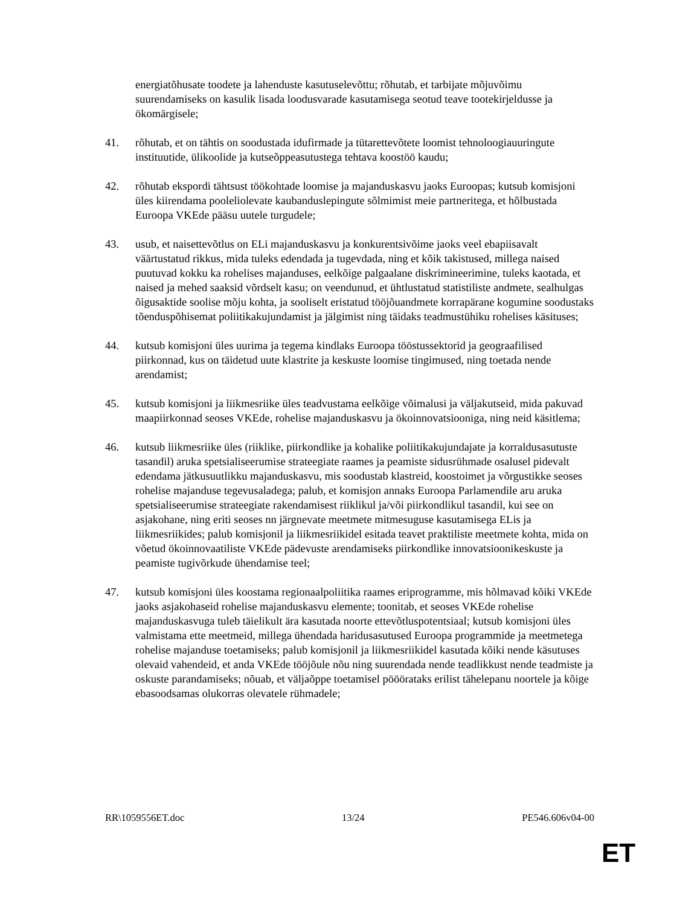energiatõhusate toodete ja lahenduste kasutuselevõttu; rõhutab, et tarbijate mõjuvõimu suurendamiseks on kasulik lisada loodusvarade kasutamisega seotud teave tootekirjeldusse ja ökomärgisele;
41. rõhutab, et on tähtis on soodustada idufirmade ja tütarettevõtete loomist tehnoloogiauuringute instituutide, ülikoolide ja kutseõppeasutustega tehtava koostöö kaudu;
42. rõhutab ekspordi tähtsust töökohtade loomise ja majanduskasvu jaoks Euroopas; kutsub komisjoni üles kiirendama pooleliolevate kaubanduslepingute sõlmimist meie partneritega, et hõlbustada Euroopa VKEde pääsu uutele turgudele;
43. usub, et naisettevõtlus on ELi majanduskasvu ja konkurentsivõime jaoks veel ebapiisavalt väärtustatud rikkus, mida tuleks edendada ja tugevdada, ning et kõik takistused, millega naised puutuvad kokku ka rohelises majanduses, eelkõige palgaalane diskrimineerimine, tuleks kaotada, et naised ja mehed saaksid võrdselt kasu; on veendunud, et ühtlustatud statistiliste andmete, sealhulgas õigusaktide soolise mõju kohta, ja sooliselt eristatud tööjõuandmete korrapärane kogumine soodustaks tõenduspõhisemat poliitikakujundamist ja jälgimist ning täidaks teadmustühiku rohelises käsituses;
44. kutsub komisjoni üles uurima ja tegema kindlaks Euroopa tööstussektorid ja geograafilised piirkonnad, kus on täidetud uute klastrite ja keskuste loomise tingimused, ning toetada nende arendamist;
45. kutsub komisjoni ja liikmesriike üles teadvustama eelkõige võimalusi ja väljakutseid, mida pakuvad maapiirkonnad seoses VKEde, rohelise majanduskasvu ja ökoinnovatsiooniga, ning neid käsitlema;
46. kutsub liikmesriike üles (riiklike, piirkondlike ja kohalike poliitikakujundajate ja korraldusasutuste tasandil) aruka spetsialiseerumise strateegiate raames ja peamiste sidusrühmade osalusel pidevalt edendama jätkusuutlikku majanduskasvu, mis soodustab klastreid, koostoimet ja võrgustikke seoses rohelise majanduse tegevusaladega; palub, et komisjon annaks Euroopa Parlamendile aru aruka spetsialiseerumise strateegiate rakendamisest riiklikul ja/või piirkondlikul tasandil, kui see on asjakohane, ning eriti seoses nn järgnevate meetmete mitmesuguse kasutamisega ELis ja liikmesriikides; palub komisjonil ja liikmesriikidel esitada teavet praktiliste meetmete kohta, mida on võetud ökoinnovaatiliste VKEde pädevuste arendamiseks piirkondlike innovatsioonikeskuste ja peamiste tugivõrkude ühendamise teel;
47. kutsub komisjoni üles koostama regionaalpoliitika raames eriprogramme, mis hõlmavad kõiki VKEde jaoks asjakohaseid rohelise majanduskasvu elemente; toonitab, et seoses VKEde rohelise majanduskasvuga tuleb täielikult ära kasutada noorte ettevõtluspotentsiaal; kutsub komisjoni üles valmistama ette meetmeid, millega ühendada haridusasutused Euroopa programmide ja meetmetega rohelise majanduse toetamiseks; palub komisjonil ja liikmesriikidel kasutada kõiki nende käsutuses olevaid vahendeid, et anda VKEde tööjõule nõu ning suurendada nende teadlikkust nende teadmiste ja oskuste parandamiseks; nõuab, et väljaõppe toetamisel pööörataks erilist tähelepanu noortele ja kõige ebasoodsamas olukorras olevatele rühmadele;
RR\1059556ET.doc 13/24 PE546.606v04-00
ET